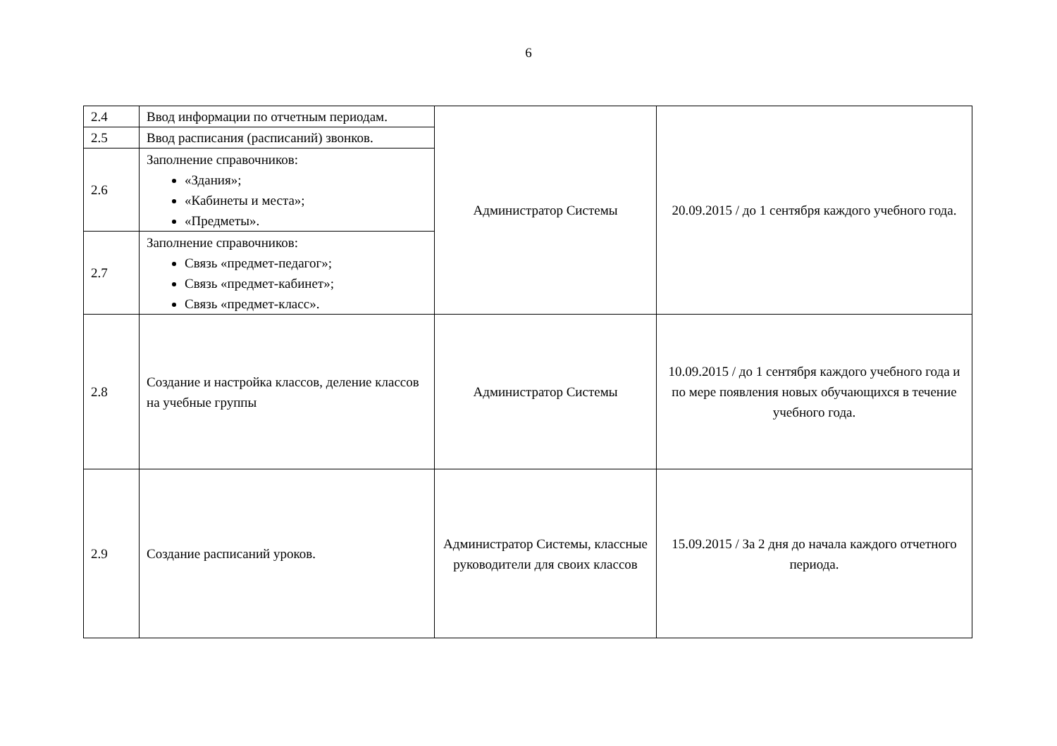6
| 2.4 | Ввод информации по отчетным периодам. | Администратор Системы | 20.09.2015 / до 1 сентября каждого учебного года. |
| 2.5 | Ввод расписания (расписаний) звонков. | | |
| 2.6 | Заполнение справочников: «Здания»; «Кабинеты и места»; «Предметы». | | |
| 2.7 | Заполнение справочников: Связь «предмет-педагог»; Связь «предмет-кабинет»; Связь «предмет-класс». | | |
| 2.8 | Создание и настройка классов, деление классов на учебные группы | Администратор Системы | 10.09.2015 / до 1 сентября каждого учебного года и по мере появления новых обучающихся в течение учебного года. |
| 2.9 | Создание расписаний уроков. | Администратор Системы, классные руководители для своих классов | 15.09.2015 / За 2 дня до начала каждого отчетного периода. |